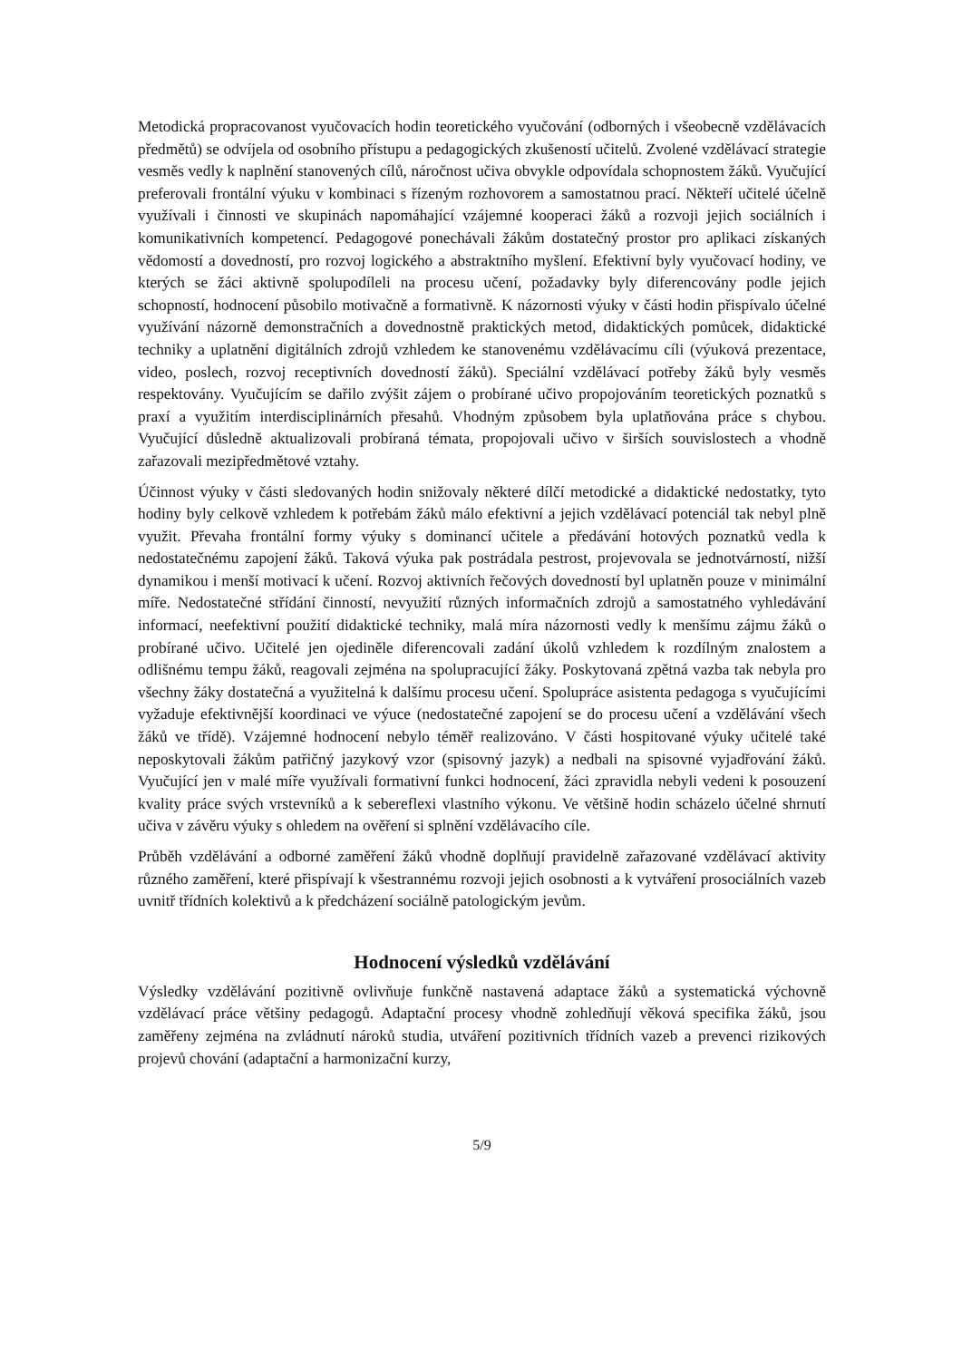Metodická propracovanost vyučovacích hodin teoretického vyučování (odborných i všeobecně vzdělávacích předmětů) se odvíjela od osobního přístupu a pedagogických zkušeností učitelů. Zvolené vzdělávací strategie vesměs vedly k naplnění stanovených cílů, náročnost učiva obvykle odpovídala schopnostem žáků. Vyučující preferovali frontální výuku v kombinaci s řízeným rozhovorem a samostatnou prací. Někteří učitelé účelně využívali i činnosti ve skupinách napomáhající vzájemné kooperaci žáků a rozvoji jejich sociálních i komunikativních kompetencí. Pedagogové ponechávali žákům dostatečný prostor pro aplikaci získaných vědomostí a dovedností, pro rozvoj logického a abstraktního myšlení. Efektivní byly vyučovací hodiny, ve kterých se žáci aktivně spolupodíleli na procesu učení, požadavky byly diferencovány podle jejich schopností, hodnocení působilo motivačně a formativně. K názornosti výuky v části hodin přispívalo účelné využívání názorně demonstračních a dovednostně praktických metod, didaktických pomůcek, didaktické techniky a uplatnění digitálních zdrojů vzhledem ke stanovenému vzdělávacímu cíli (výuková prezentace, video, poslech, rozvoj receptivních dovedností žáků). Speciální vzdělávací potřeby žáků byly vesměs respektovány. Vyučujícím se dařilo zvýšit zájem o probírané učivo propojováním teoretických poznatků s praxí a využitím interdisciplinárních přesahů. Vhodným způsobem byla uplatňována práce s chybou. Vyučující důsledně aktualizovali probíraná témata, propojovali učivo v širších souvislostech a vhodně zařazovali mezipředmětové vztahy.
Účinnost výuky v části sledovaných hodin snižovaly některé dílčí metodické a didaktické nedostatky, tyto hodiny byly celkově vzhledem k potřebám žáků málo efektivní a jejich vzdělávací potenciál tak nebyl plně využit. Převaha frontální formy výuky s dominancí učitele a předávání hotových poznatků vedla k nedostatečnému zapojení žáků. Taková výuka pak postrádala pestrost, projevovala se jednotvárností, nižší dynamikou i menší motivací k učení. Rozvoj aktivních řečových dovedností byl uplatněn pouze v minimální míře. Nedostatečné střídání činností, nevyužití různých informačních zdrojů a samostatného vyhledávání informací, neefektivní použití didaktické techniky, malá míra názornosti vedly k menšímu zájmu žáků o probírané učivo. Učitelé jen ojediněle diferencovali zadání úkolů vzhledem k rozdílným znalostem a odlišnému tempu žáků, reagovali zejména na spolupracující žáky. Poskytovaná zpětná vazba tak nebyla pro všechny žáky dostatečná a využitelná k dalšímu procesu učení. Spolupráce asistenta pedagoga s vyučujícími vyžaduje efektivnější koordinaci ve výuce (nedostatečné zapojení se do procesu učení a vzdělávání všech žáků ve třídě). Vzájemné hodnocení nebylo téměř realizováno. V části hospitované výuky učitelé také neposkytovali žákům patřičný jazykový vzor (spisovný jazyk) a nedbali na spisovné vyjadřování žáků. Vyučující jen v malé míře využívali formativní funkci hodnocení, žáci zpravidla nebyli vedeni k posouzení kvality práce svých vrstevníků a k sebereflexi vlastního výkonu. Ve většině hodin scházelo účelné shrnutí učiva v závěru výuky s ohledem na ověření si splnění vzdělávacího cíle.
Průběh vzdělávání a odborné zaměření žáků vhodně doplňují pravidelně zařazované vzdělávací aktivity různého zaměření, které přispívají k všestrannému rozvoji jejich osobnosti a k vytváření prosociálních vazeb uvnitř třídních kolektivů a k předcházení sociálně patologickým jevům.
Hodnocení výsledků vzdělávání
Výsledky vzdělávání pozitivně ovlivňuje funkčně nastavená adaptace žáků a systematická výchovně vzdělávací práce většiny pedagogů. Adaptační procesy vhodně zohledňují věková specifika žáků, jsou zaměřeny zejména na zvládnutí nároků studia, utváření pozitivních třídních vazeb a prevenci rizikových projevů chování (adaptační a harmonizační kurzy,
5/9